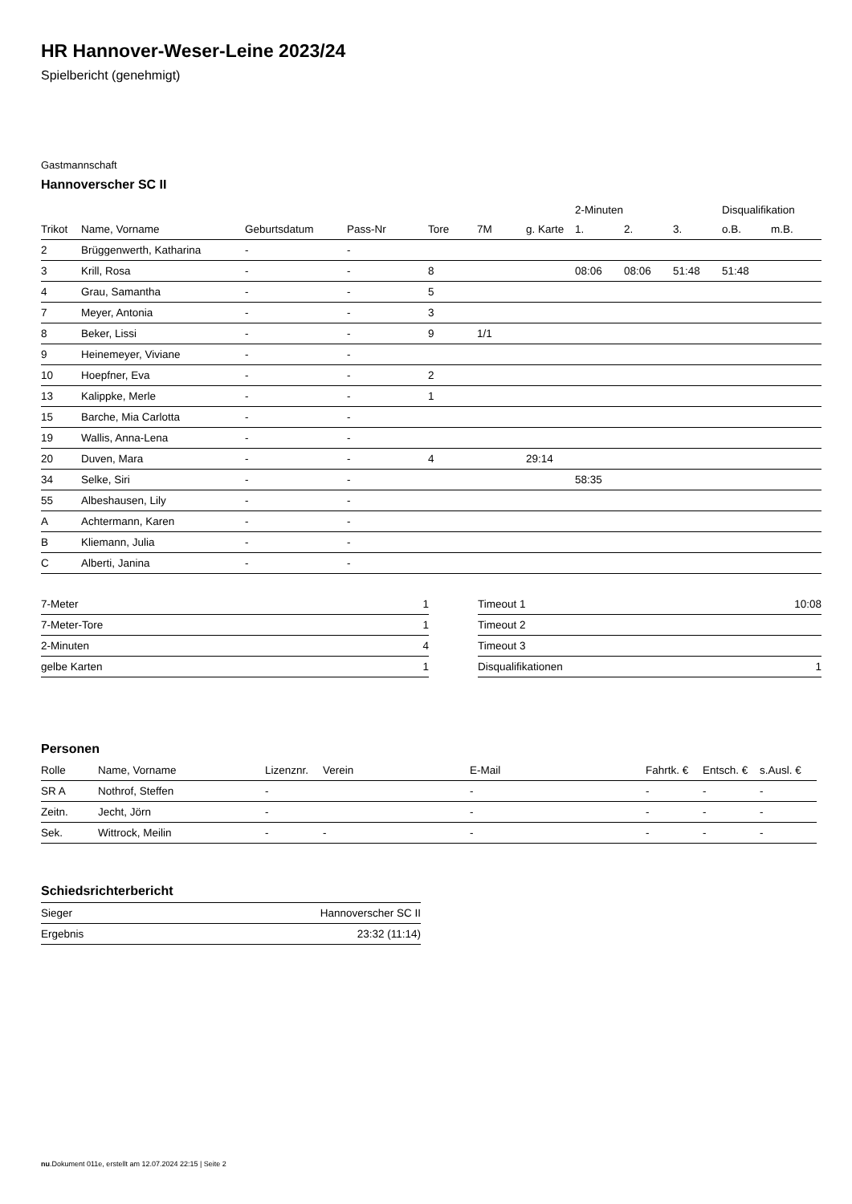HR Hannover-Weser-Leine 2023/24
Spielbericht (genehmigt)
Gastmannschaft
Hannoverscher SC II
| | | | | | | | 2-Minuten | | | Disqualifikation | |
| --- | --- | --- | --- | --- | --- | --- | --- | --- | --- | --- | --- |
| Trikot | Name, Vorname | Geburtsdatum | Pass-Nr | Tore | 7M | g. Karte | 1. | 2. | 3. | o.B. | m.B. |
| 2 | Brüggenwerth, Katharina | - | - | | | | | | | | |
| 3 | Krill, Rosa | - | - | 8 | | | 08:06 | 08:06 | 51:48 | 51:48 | |
| 4 | Grau, Samantha | - | - | 5 | | | | | | | |
| 7 | Meyer, Antonia | - | - | 3 | | | | | | | |
| 8 | Beker, Lissi | - | - | 9 | 1/1 | | | | | | |
| 9 | Heinemeyer, Viviane | - | - | | | | | | | | |
| 10 | Hoepfner, Eva | - | - | 2 | | | | | | | |
| 13 | Kalippke, Merle | - | - | 1 | | | | | | | |
| 15 | Barche, Mia Carlotta | - | - | | | | | | | | |
| 19 | Wallis, Anna-Lena | - | - | | | | | | | | |
| 20 | Duven, Mara | - | - | 4 | | 29:14 | | | | | |
| 34 | Selke, Siri | - | - | | | | 58:35 | | | | |
| 55 | Albeshausen, Lily | - | - | | | | | | | | |
| A | Achtermann, Karen | - | - | | | | | | | | |
| B | Kliemann, Julia | - | - | | | | | | | | |
| C | Alberti, Janina | - | - | | | | | | | | |
| 7-Meter | 1 |
| 7-Meter-Tore | 1 |
| 2-Minuten | 4 |
| gelbe Karten | 1 |
| Timeout 1 | 10:08 |
| Timeout 2 | |
| Timeout 3 | |
| Disqualifikationen | 1 |
Personen
| Rolle | Name, Vorname | Lizenznr. | Verein | E-Mail | Fahrtk. € | Entsch. € | s.Ausl. € |
| --- | --- | --- | --- | --- | --- | --- | --- |
| SR A | Nothrof, Steffen | - | | - | - | - | - |
| Zeitn. | Jecht, Jörn | - | | - | - | - | - |
| Sek. | Wittrock, Meilin | - | - | - | - | - | - |
Schiedsrichterbericht
| Sieger | Hannoverscher SC II |
| Ergebnis | 23:32 (11:14) |
nu.Dokument 011e, erstellt am 12.07.2024 22:15 | Seite 2